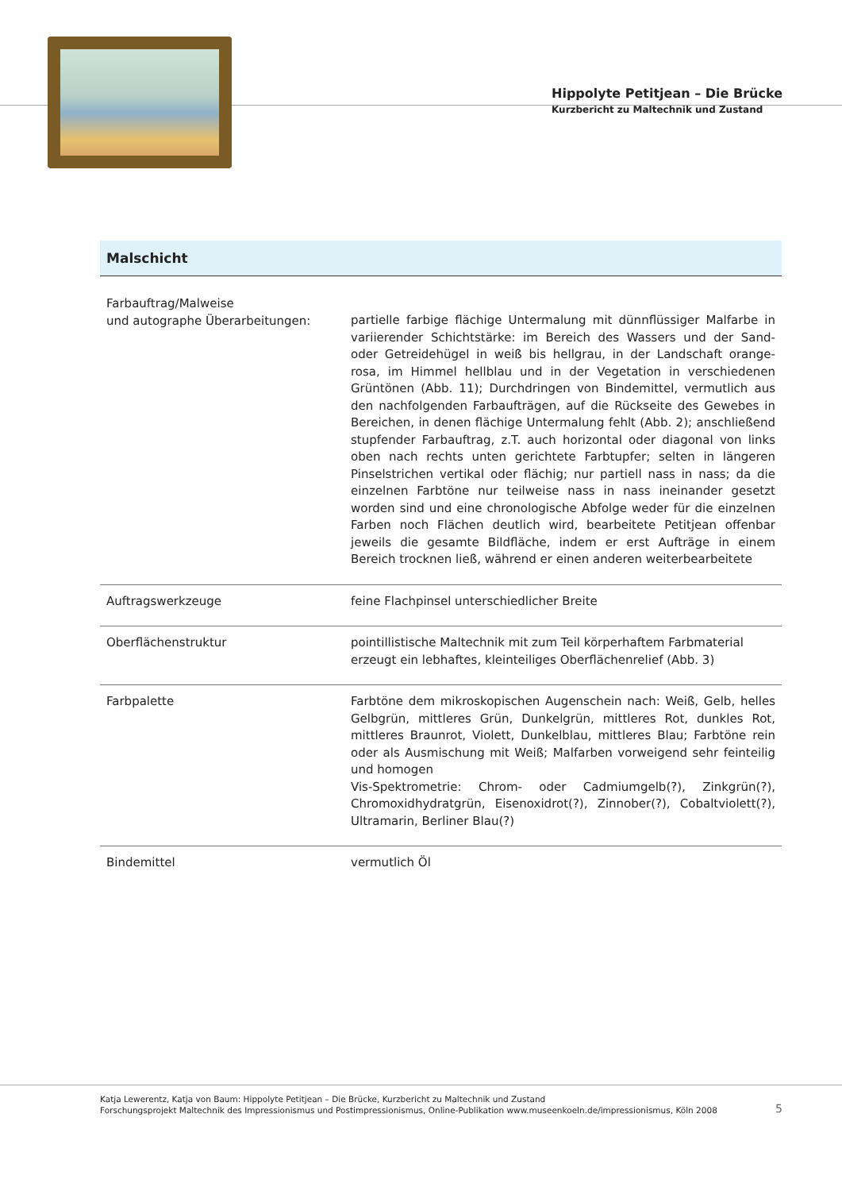Hippolyte Petitjean – Die Brücke
Kurzbericht zu Maltechnik und Zustand
Malschicht
| Farbauftrag/Malweise und autographe Überarbeitungen: | partielle farbige flächige Untermalung mit dünnflüssiger Malfarbe in variierender Schichtstärke: im Bereich des Wassers und der Sand- oder Getreidehügel in weiß bis hellgrau, in der Landschaft orange-rosa, im Himmel hellblau und in der Vegetation in verschiedenen Grüntönen (Abb. 11); Durchdringen von Bindemittel, vermutlich aus den nachfolgenden Farbaufträgen, auf die Rückseite des Gewebes in Bereichen, in denen flächige Untermalung fehlt (Abb. 2); anschließend stupfender Farbauftrag, z.T. auch horizontal oder diagonal von links oben nach rechts unten gerichtete Farbtupfer; selten in längeren Pinselstrichen vertikal oder flächig; nur partiell nass in nass; da die einzelnen Farbtöne nur teilweise nass in nass ineinander gesetzt worden sind und eine chronologische Abfolge weder für die einzelnen Farben noch Flächen deutlich wird, bearbeitete Petitjean offenbar jeweils die gesamte Bildfläche, indem er erst Aufträge in einem Bereich trocknen ließ, während er einen anderen weiterbearbeitete |
| Auftragswerkzeuge | feine Flachpinsel unterschiedlicher Breite |
| Oberflächenstruktur | pointillistische Maltechnik mit zum Teil körperhaftem Farbmaterial erzeugt ein lebhaftes, kleinteiliges Oberflächenrelief (Abb. 3) |
| Farbpalette | Farbtöne dem mikroskopischen Augenschein nach: Weiß, Gelb, helles Gelbgrün, mittleres Grün, Dunkelgrün, mittleres Rot, dunkles Rot, mittleres Braunrot, Violett, Dunkelblau, mittleres Blau; Farbtöne rein oder als Ausmischung mit Weiß; Malfarben vorweigend sehr feinteilig und homogen Vis-Spektrometrie: Chrom- oder Cadmiumgelb(?), Zinkgrün(?), Chromoxidhydratgrün, Eisenoxidrot(?), Zinnober(?), Cobaltviolett(?), Ultramarin, Berliner Blau(?) |
| Bindemittel | vermutlich Öl |
Katja Lewerentz, Katja von Baum: Hippolyte Petitjean – Die Brücke, Kurzbericht zu Maltechnik und Zustand
Forschungsprojekt Maltechnik des Impressionismus und Postimpressionismus, Online-Publikation www.museenkoeln.de/impressionismus, Köln 2008
5